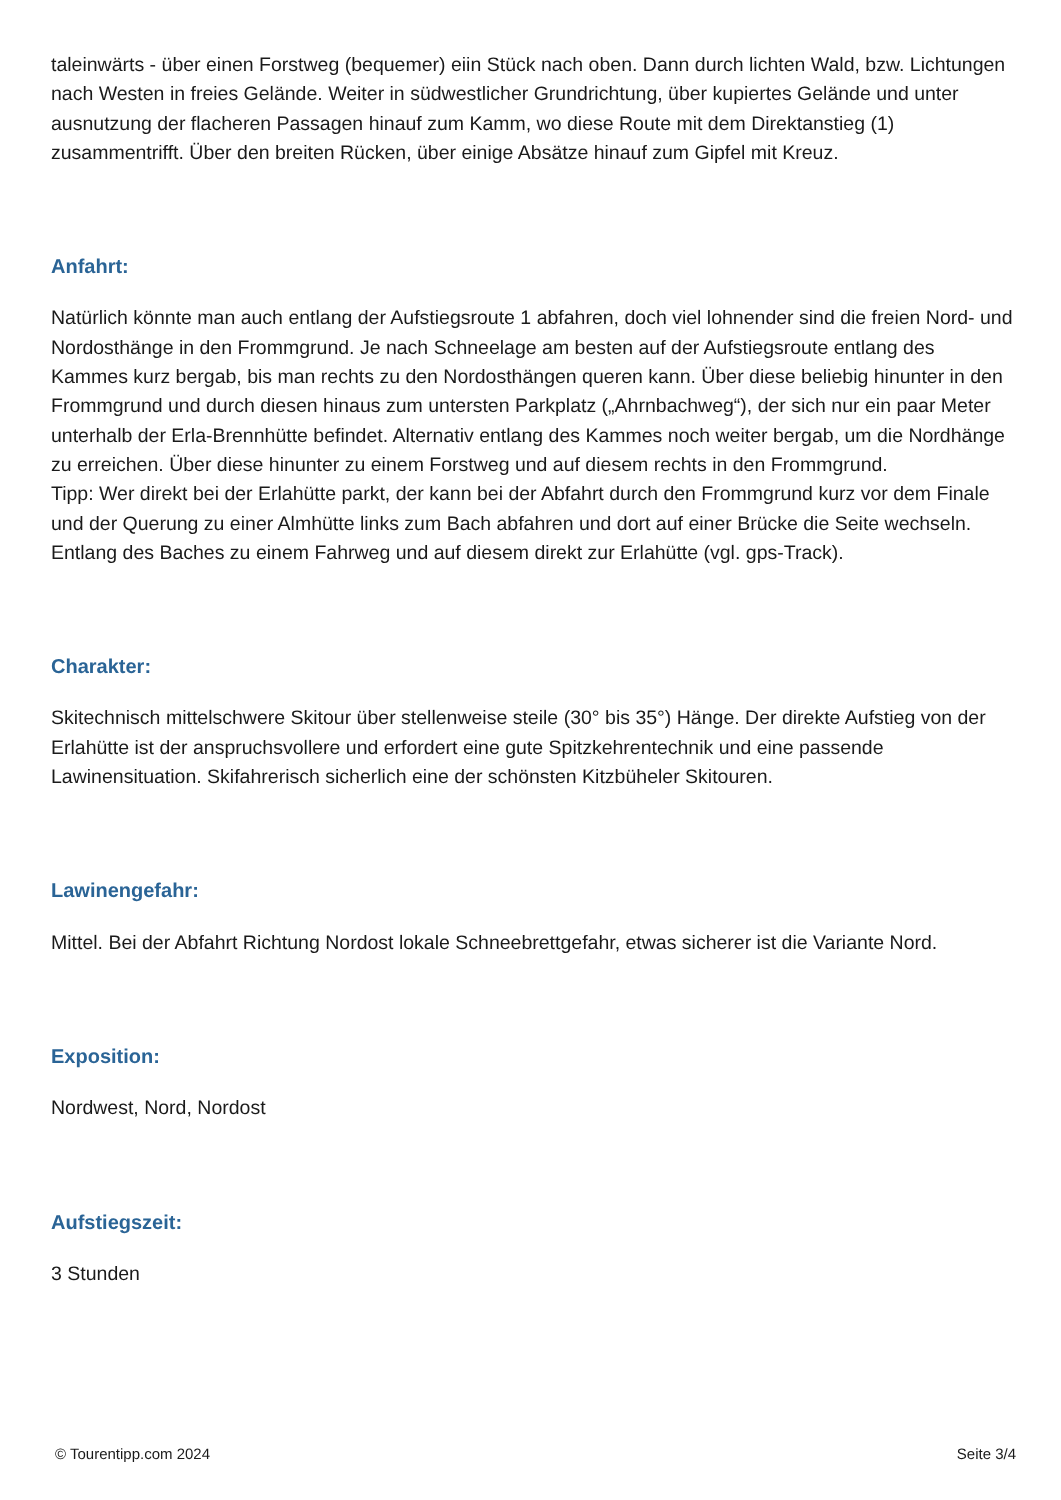taleinwärts - über einen Forstweg (bequemer) eiin Stück nach oben. Dann durch lichten Wald, bzw. Lichtungen nach Westen in freies Gelände. Weiter in südwestlicher Grundrichtung, über kupiertes Gelände und unter ausnutzung der flacheren Passagen hinauf zum Kamm, wo diese Route mit dem Direktanstieg (1) zusammentrifft. Über den breiten Rücken, über einige Absätze hinauf zum Gipfel mit Kreuz.
Anfahrt:
Natürlich könnte man auch entlang der Aufstiegsroute 1 abfahren, doch viel lohnender sind die freien Nord- und Nordosthänge in den Frommgrund. Je nach Schneelage am besten auf der Aufstiegsroute entlang des Kammes kurz bergab, bis man rechts zu den Nordosthängen queren kann. Über diese beliebig hinunter in den Frommgrund und durch diesen hinaus zum untersten Parkplatz („Ahrnbachweg“), der sich nur ein paar Meter unterhalb der Erla-Brennhütte befindet. Alternativ entlang des Kammes noch weiter bergab, um die Nordhänge zu erreichen. Über diese hinunter zu einem Forstweg und auf diesem rechts in den Frommgrund.
Tipp: Wer direkt bei der Erlahütte parkt, der kann bei der Abfahrt durch den Frommgrund kurz vor dem Finale und der Querung zu einer Almhütte links zum Bach abfahren und dort auf einer Brücke die Seite wechseln. Entlang des Baches zu einem Fahrweg und auf diesem direkt zur Erlahütte (vgl. gps-Track).
Charakter:
Skitechnisch mittelschwere Skitour über stellenweise steile (30° bis 35°) Hänge. Der direkte Aufstieg von der Erlahütte ist der anspruchsvollere und erfordert eine gute Spitzkehrentechnik und eine passende Lawinensituation. Skifahrerisch sicherlich eine der schönsten Kitzbüheler Skitouren.
Lawinengefahr:
Mittel. Bei der Abfahrt Richtung Nordost lokale Schneebrettgefahr, etwas sicherer ist die Variante Nord.
Exposition:
Nordwest, Nord, Nordost
Aufstiegszeit:
3 Stunden
© Tourentipp.com 2024 Seite 3/4